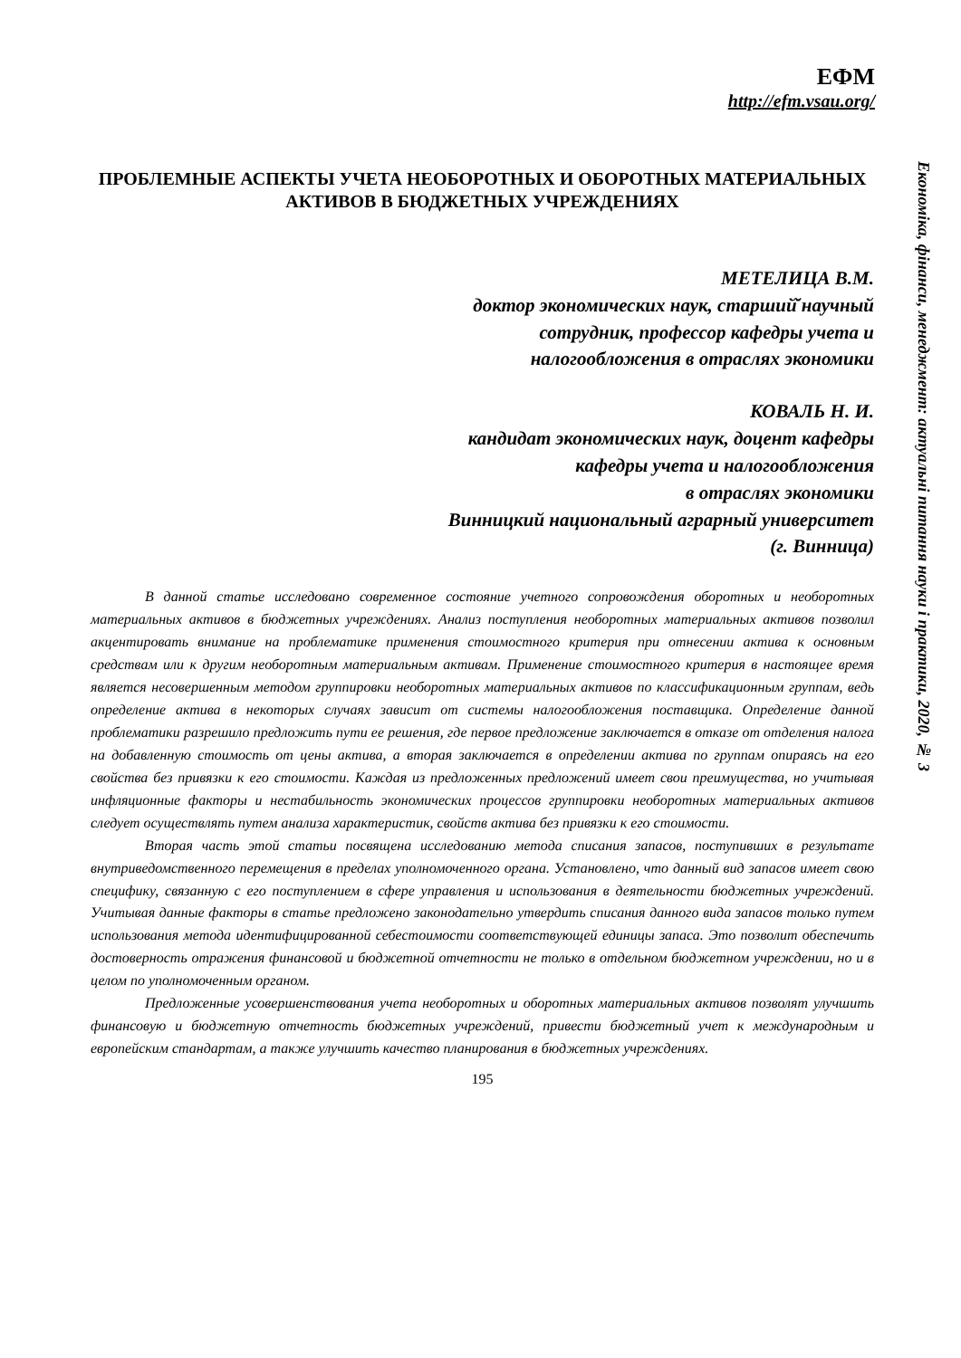ЕФМ
http://efm.vsau.org/
Економіка, фінанси, менеджмент: актуальні питання науки і практики, 2020, № 3
ПРОБЛЕМНЫЕ АСПЕКТЫ УЧЕТА НЕОБОРОТНЫХ И ОБОРОТНЫХ МАТЕРИАЛЬНЫХ АКТИВОВ В БЮДЖЕТНЫХ УЧРЕЖДЕНИЯХ
МЕТЕЛИЦА В.М.
доктор экономических наук, старший̆ научный
сотрудник, профессор кафедры учета и
налогообложения в отраслях экономики
КОВАЛЬ Н. И.
кандидат экономических наук, доцент кафедры
кафедры учета и налогообложения
в отраслях экономики
Винницкий национальный аграрный университет
(г. Винница)
В данной статье исследовано современное состояние учетного сопровождения оборотных и необоротных материальных активов в бюджетных учреждениях. Анализ поступления необоротных материальных активов позволил акцентировать внимание на проблематике применения стоимостного критерия при отнесении актива к основным средствам или к другим необоротным материальным активам. Применение стоимостного критерия в настоящее время является несовершенным методом группировки необоротных материальных активов по классификационным группам, ведь определение актива в некоторых случаях зависит от системы налогообложения поставщика. Определение данной проблематики разрешило предложить пути ее решения, где первое предложение заключается в отказе от отделения налога на добавленную стоимость от цены актива, а вторая заключается в определении актива по группам опираясь на его свойства без привязки к его стоимости. Каждая из предложенных предложений имеет свои преимущества, но учитывая инфляционные факторы и нестабильность экономических процессов группировки необоротных материальных активов следует осуществлять путем анализа характеристик, свойств актива без привязки к его стоимости.
Вторая часть этой статьи посвящена исследованию метода списания запасов, поступивших в результате внутриведомственного перемещения в пределах уполномоченного органа. Установлено, что данный вид запасов имеет свою специфику, связанную с его поступлением в сфере управления и использования в деятельности бюджетных учреждений. Учитывая данные факторы в статье предложено законодательно утвердить списания данного вида запасов только путем использования метода идентифицированной себестоимости соответствующей единицы запаса. Это позволит обеспечить достоверность отражения финансовой и бюджетной отчетности не только в отдельном бюджетном учреждении, но и в целом по уполномоченным органом.
Предложенные усовершенствования учета необоротных и оборотных материальных активов позволят улучшить финансовую и бюджетную отчетность бюджетных учреждений, привести бюджетный учет к международным и европейским стандартам, а также улучшить качество планирования в бюджетных учреждениях.
195